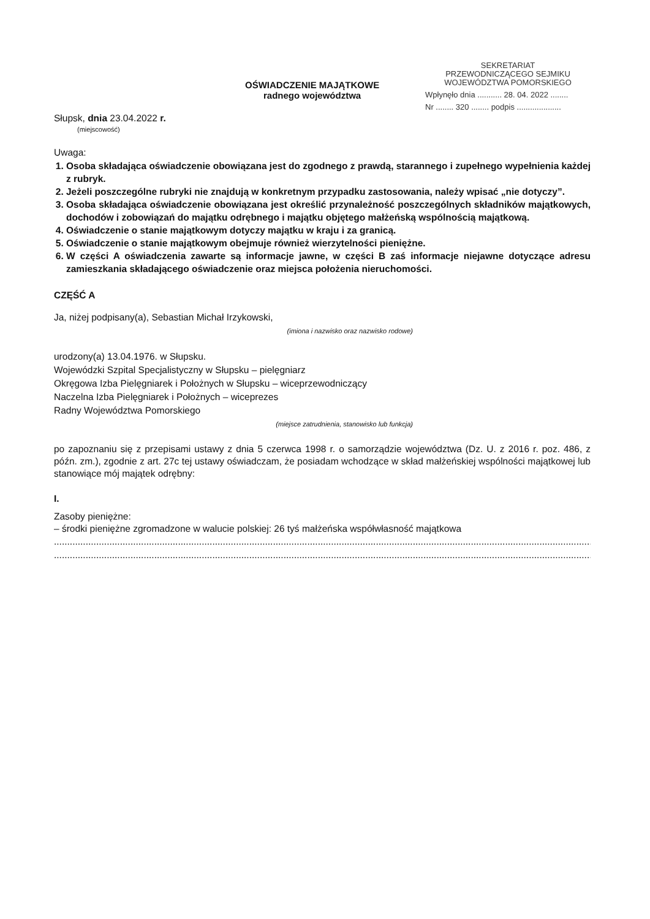OŚWIADCZENIE MAJĄTKOWE
radnego województwa
SEKRETARIAT
PRZEWODNICZĄCEGO SEJMIKU
WOJEWÓDZTWA POMORSKIEGO
Wpłynęło dnia ........... 28. 04. 2022 ........
Nr ........ 320 ........ podpis ....................
Słupsk, dnia 23.04.2022 r.
(miejscowość)
Uwaga:
1. Osoba składająca oświadczenie obowiązana jest do zgodnego z prawdą, starannego i zupełnego wypełnienia każdej z rubryk.
2. Jeżeli poszczególne rubryki nie znajdują w konkretnym przypadku zastosowania, należy wpisać „nie dotyczy”.
3. Osoba składająca oświadczenie obowiązana jest określić przynależność poszczególnych składników majątkowych, dochodów i zobowiązań do majątku odrębnego i majątku objętego małżeńską wspólnością majątkową.
4. Oświadczenie o stanie majątkowym dotyczy majątku w kraju i za granicą.
5. Oświadczenie o stanie majątkowym obejmuje również wierzytelności pieniężne.
6. W części A oświadczenia zawarte są informacje jawne, w części B zaś informacje niejawne dotyczące adresu zamieszkania składającego oświadczenie oraz miejsca położenia nieruchomości.
CZĘŚĆ A
Ja, niżej podpisany(a), Sebastian Michał Irzykowski,
(imiona i nazwisko oraz nazwisko rodowe)
urodzony(a) 13.04.1976. w Słupsku.
Wojewódzki Szpital Specjalistyczny w Słupsku – pielęgniarz
Okręgowa Izba Pielęgniarek i Położnych w Słupsku – wiceprzewodniczący
Naczelna Izba Pielęgniarek i Położnych – wiceprezes
Radny Województwa Pomorskiego
(miejsce zatrudnienia, stanowisko lub funkcja)
po zapoznaniu się z przepisami ustawy z dnia 5 czerwca 1998 r. o samorządzie województwa (Dz. U. z 2016 r. poz. 486, z późn. zm.), zgodnie z art. 27c tej ustawy oświadczam, że posiadam wchodzące w skład małżeńskiej wspólności majątkowej lub stanowiące mój majątek odrębny:
I.
Zasoby pieniężne:
– środki pieniężne zgromadzone w walucie polskiej: 26 tyś małżeńska współwłasność majątkowa
..................................................................................................................................................................................................................
..................................................................................................................................................................................................................